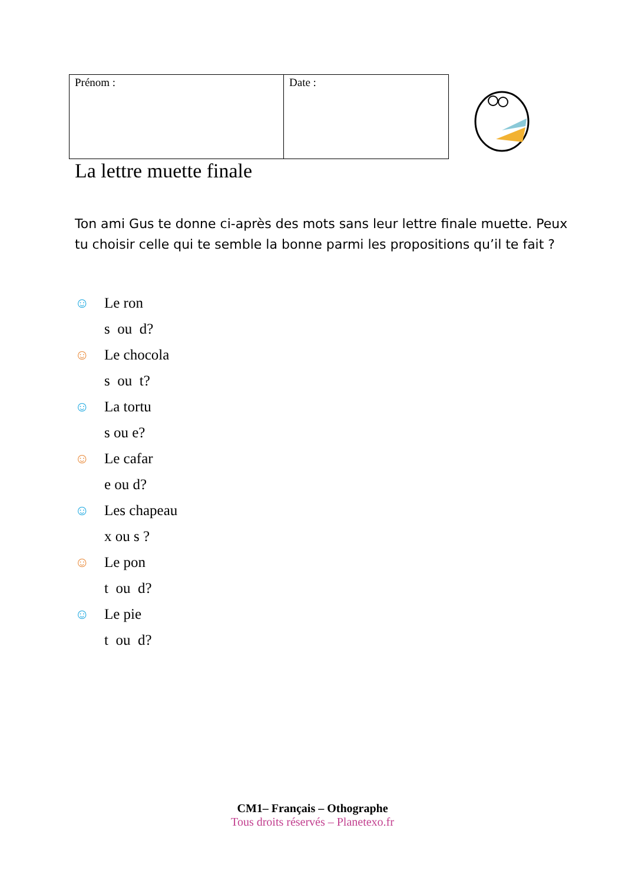| Prénom : | Date : |
La lettre muette finale
Ton ami Gus te donne ci-après des mots sans leur lettre finale muette. Peux tu choisir celle qui te semble la bonne parmi les propositions qu’il te fait ?
☺ Le ron
s ou d?
☺ Le chocola
s ou t?
☺ La tortu
s ou e?
☺ Le cafar
e ou d?
☺ Les chapeau
x ou s ?
☺ Le pon
t ou d?
☺ Le pie
t ou d?
CM1– Français – Othographe
Tous droits réservés – Planetexo.fr